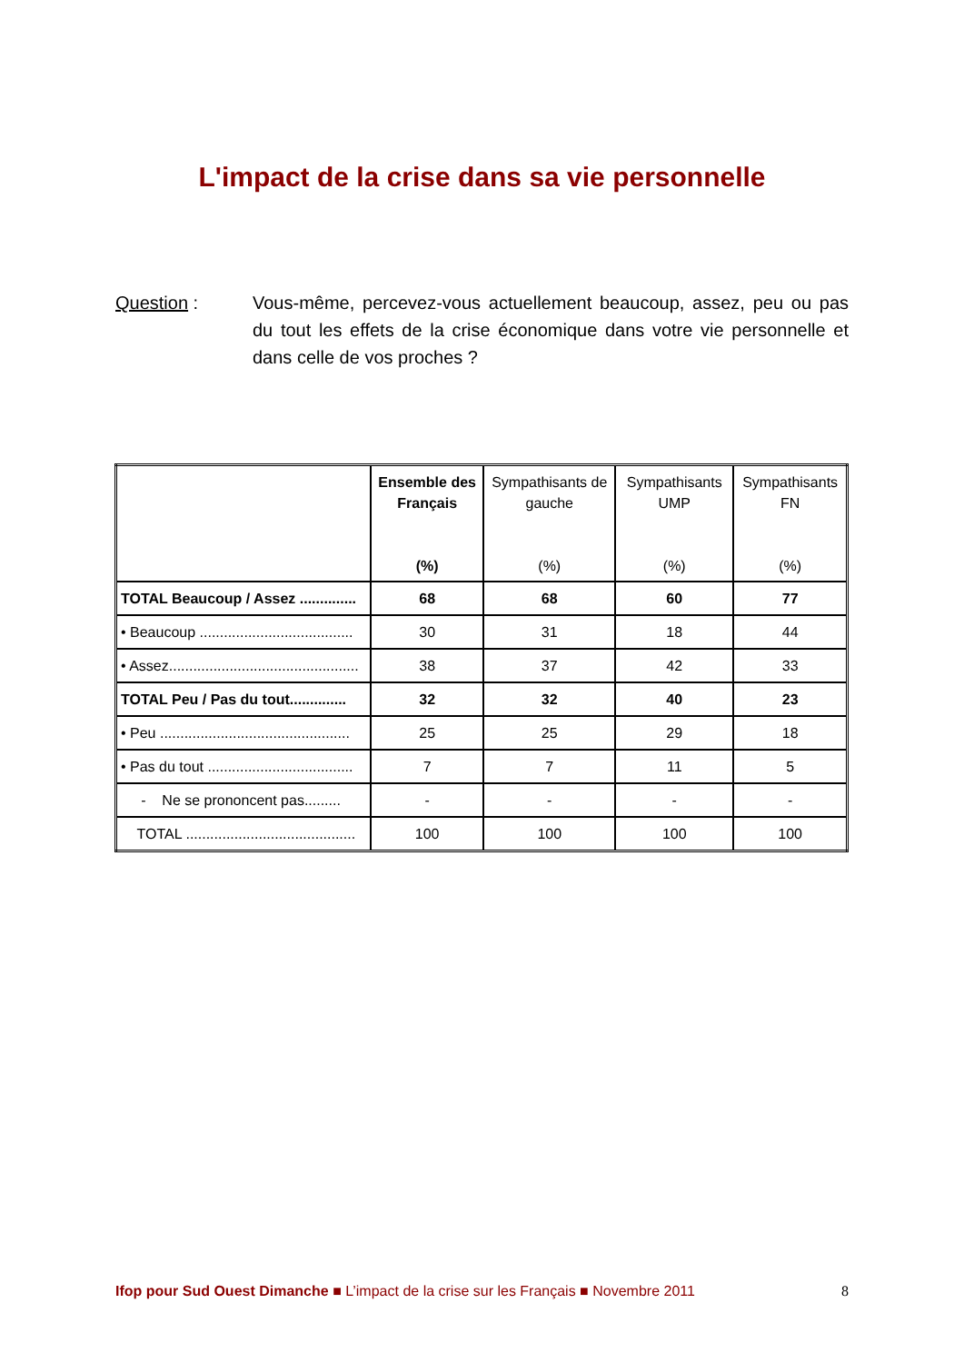L'impact de la crise dans sa vie personnelle
Question : Vous-même, percevez-vous actuellement beaucoup, assez, peu ou pas du tout les effets de la crise économique dans votre vie personnelle et dans celle de vos proches ?
| | Ensemble des Français (%) | Sympathisants de gauche (%) | Sympathisants UMP (%) | Sympathisants FN (%) |
| --- | --- | --- | --- | --- |
| TOTAL Beaucoup / Assez .............. | 68 | 68 | 60 | 77 |
| • Beaucoup ...................................... | 30 | 31 | 18 | 44 |
| • Assez............................................... | 38 | 37 | 42 | 33 |
| TOTAL Peu / Pas du tout.............. | 32 | 32 | 40 | 23 |
| • Peu ............................................... | 25 | 25 | 29 | 18 |
| • Pas du tout .................................... | 7 | 7 | 11 | 5 |
| - Ne se prononcent pas......... | - | - | - | - |
| TOTAL .......................................... | 100 | 100 | 100 | 100 |
Ifop pour Sud Ouest Dimanche ■ L’impact de la crise sur les Français ■ Novembre 2011
8